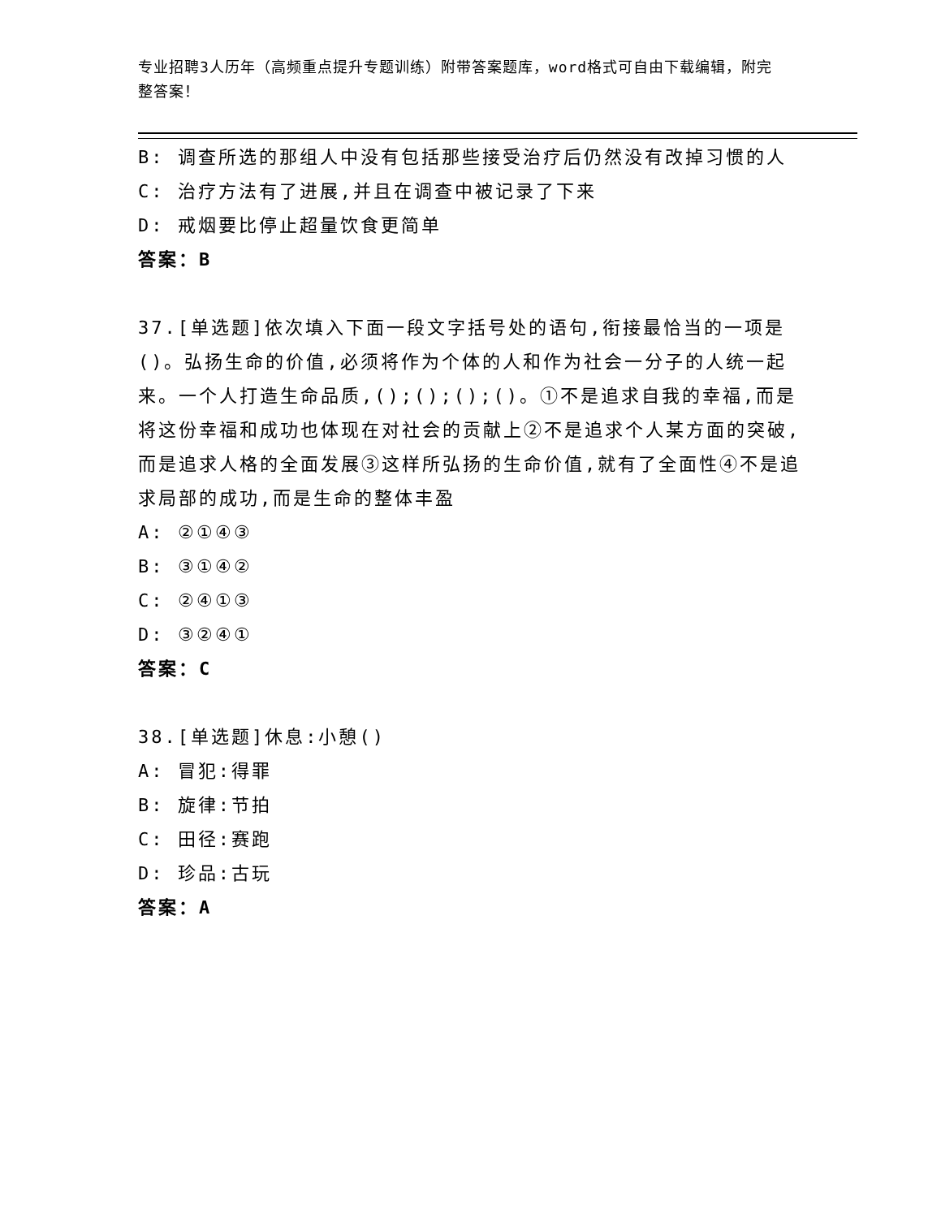专业招聘3人历年（高频重点提升专题训练）附带答案题库，word格式可自由下载编辑，附完整答案！
B: 调查所选的那组人中没有包括那些接受治疗后仍然没有改掉习惯的人
C: 治疗方法有了进展,并且在调查中被记录了下来
D: 戒烟要比停止超量饮食更简单
答案：B
37.[单选题]依次填入下面一段文字括号处的语句,衔接最恰当的一项是()。弘扬生命的价值,必须将作为个体的人和作为社会一分子的人统一起来。一个人打造生命品质,();();();()。①不是追求自我的幸福,而是将这份幸福和成功也体现在对社会的贡献上②不是追求个人某方面的突破,而是追求人格的全面发展③这样所弘扬的生命价值,就有了全面性④不是追求局部的成功,而是生命的整体丰盈
A: ②①④③
B: ③①④②
C: ②④①③
D: ③②④①
答案：C
38.[单选题]休息:小憩()
A: 冒犯:得罪
B: 旋律:节拍
C: 田径:赛跑
D: 珍品:古玩
答案：A